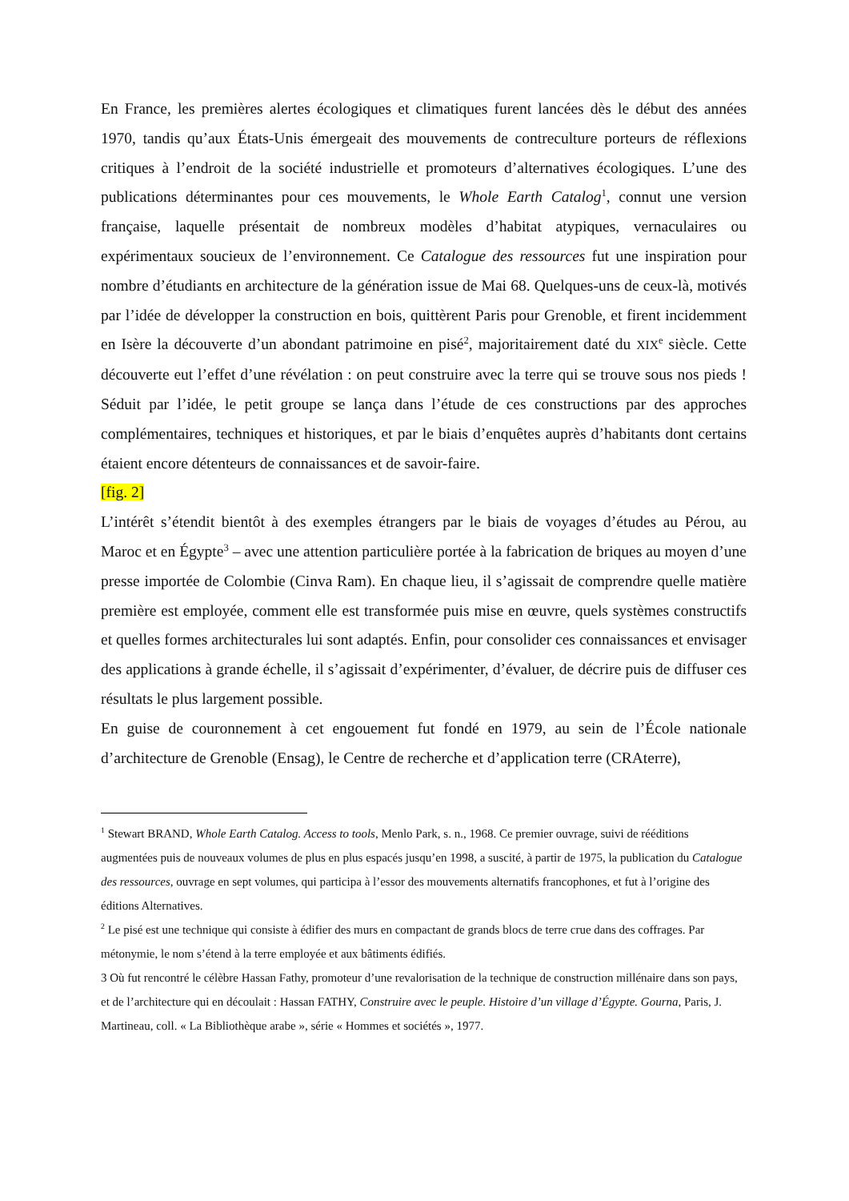En France, les premières alertes écologiques et climatiques furent lancées dès le début des années 1970, tandis qu’aux États-Unis émergeait des mouvements de contreculture porteurs de réflexions critiques à l’endroit de la société industrielle et promoteurs d’alternatives écologiques. L’une des publications déterminantes pour ces mouvements, le Whole Earth Catalog<sup>1</sup>, connut une version française, laquelle présentait de nombreux modèles d’habitat atypiques, vernaculaires ou expérimentaux soucieux de l’environnement. Ce Catalogue des ressources fut une inspiration pour nombre d’étudiants en architecture de la génération issue de Mai 68. Quelques-uns de ceux-là, motivés par l’idée de développer la construction en bois, quittèrent Paris pour Grenoble, et firent incidemment en Isère la découverte d’un abondant patrimoine en pisé<sup>2</sup>, majoritairement daté du XIX<sup>e</sup> siècle. Cette découverte eut l’effet d’une révélation : on peut construire avec la terre qui se trouve sous nos pieds ! Séduit par l’idée, le petit groupe se lança dans l’étude de ces constructions par des approches complémentaires, techniques et historiques, et par le biais d’enquêtes auprès d’habitants dont certains étaient encore détenteurs de connaissances et de savoir-faire.
[fig. 2]
L’intérêt s’étendit bientôt à des exemples étrangers par le biais de voyages d’études au Pérou, au Maroc et en Égypte<sup>3</sup> – avec une attention particulière portée à la fabrication de briques au moyen d’une presse importée de Colombie (Cinva Ram). En chaque lieu, il s’agissait de comprendre quelle matière première est employée, comment elle est transformée puis mise en œuvre, quels systèmes constructifs et quelles formes architecturales lui sont adaptés. Enfin, pour consolider ces connaissances et envisager des applications à grande échelle, il s’agissait d’expérimenter, d’évaluer, de décrire puis de diffuser ces résultats le plus largement possible.
En guise de couronnement à cet engouement fut fondé en 1979, au sein de l’École nationale d’architecture de Grenoble (Ensag), le Centre de recherche et d’application terre (CRAterre),
<sup>1</sup> Stewart BRAND, Whole Earth Catalog. Access to tools, Menlo Park, s. n., 1968. Ce premier ouvrage, suivi de rééditions augmentées puis de nouveaux volumes de plus en plus espacés jusqu’en 1998, a suscité, à partir de 1975, la publication du Catalogue des ressources, ouvrage en sept volumes, qui participa à l’essor des mouvements alternatifs francophones, et fut à l’origine des éditions Alternatives.
<sup>2</sup> Le pisé est une technique qui consiste à édifier des murs en compactant de grands blocs de terre crue dans des coffrages. Par métonymie, le nom s’étend à la terre employée et aux bâtiments édifiés.
3 Où fut rencontré le célèbre Hassan Fathy, promoteur d’une revalorisation de la technique de construction millénaire dans son pays, et de l’architecture qui en découlait : Hassan FATHY, Construire avec le peuple. Histoire d’un village d’Égypte. Gourna, Paris, J. Martineau, coll. « La Bibliothèque arabe », série « Hommes et sociétés », 1977.